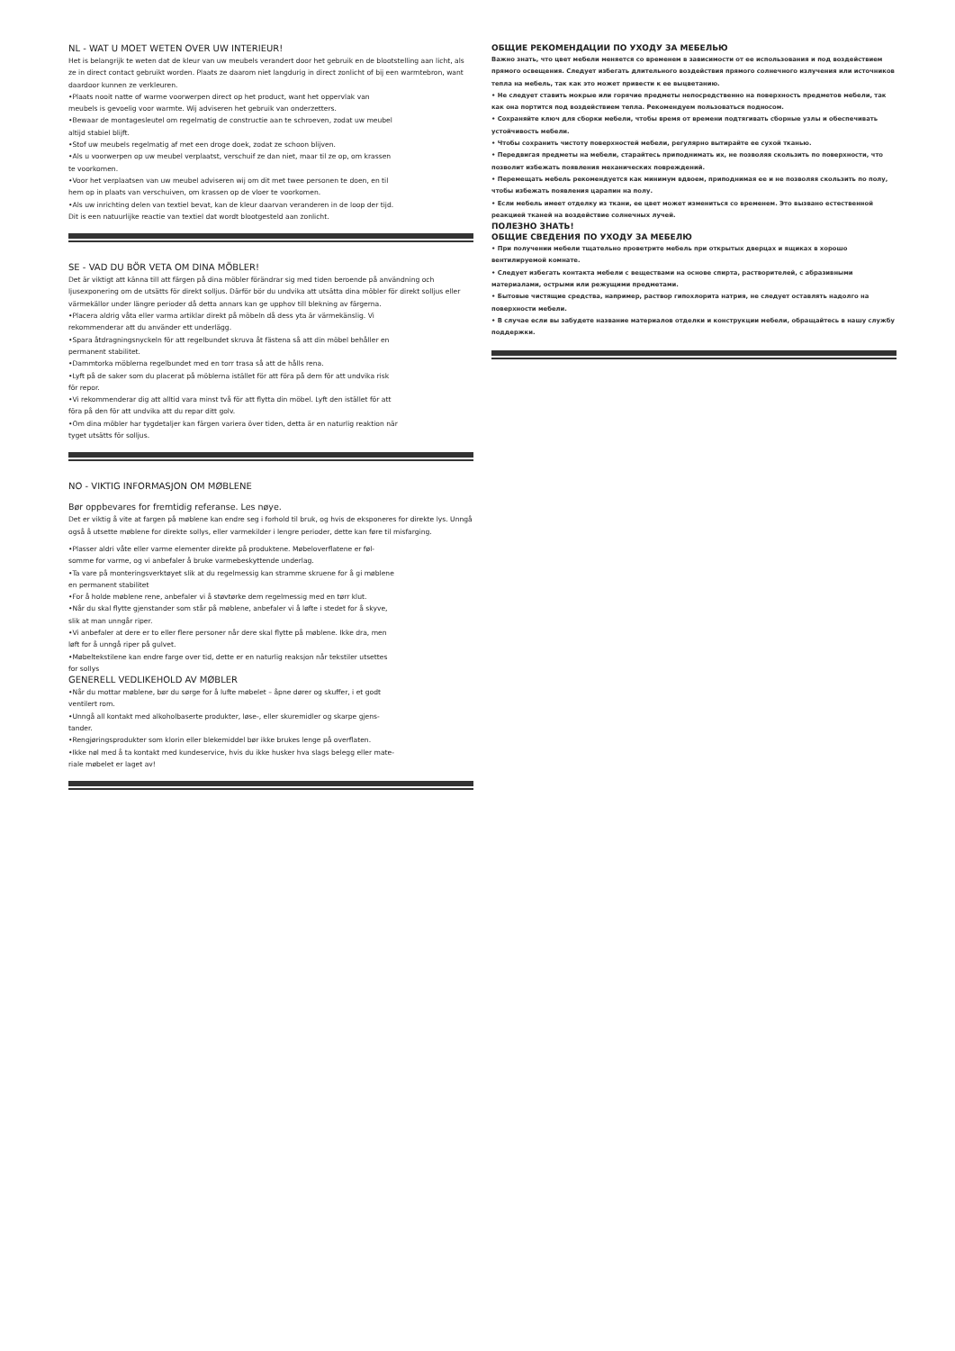NL - WAT U MOET WETEN OVER UW INTERIEUR!
Het is belangrijk te weten dat de kleur van uw meubels verandert door het gebruik en de blootstelling aan licht, als ze in direct contact gebruikt worden. Plaats ze daarom niet langdurig in direct zonlicht of bij een warmtebron, want daardoor kunnen ze verkleuren.
•Plaats nooit natte of warme voorwerpen direct op het product, want het oppervlak van
meubels is gevoelig voor warmte. Wij adviseren het gebruik van onderzetters.
•Bewaar de montagesleutel om regelmatig de constructie aan te schroeven, zodat uw meubel
altijd stabiel blijft.
•Stof uw meubels regelmatig af met een droge doek, zodat ze schoon blijven.
•Als u voorwerpen op uw meubel verplaatst, verschuif ze dan niet, maar til ze op, om krassen
te voorkomen.
•Voor het verplaatsen van uw meubel adviseren wij om dit met twee personen te doen, en til
hem op in plaats van verschuiven, om krassen op de vloer te voorkomen.
•Als uw inrichting delen van textiel bevat, kan de kleur daarvan veranderen in de loop der tijd.
Dit is een natuurlijke reactie van textiel dat wordt blootgesteld aan zonlicht.
SE - VAD DU BÖR VETA OM DINA MÖBLER!
Det är viktigt att känna till att färgen på dina möbler förändrar sig med tiden beroende på användning och ljusexponering om de utsätts för direkt solljus. Därför bör du undvika att utsätta dina möbler för direkt solljus eller värmekällor under längre perioder då detta annars kan ge upphov till blekning av färgerna.
•Placera aldrig våta eller varma artiklar direkt på möbeln då dess yta är värmekänslig. Vi
rekommenderar att du använder ett underlägg.
•Spara åtdragningsnyckeln för att regelbundet skruva åt fästena så att din möbel behåller en
permanent stabilitet.
•Dammtorka möblerna regelbundet med en torr trasa så att de hålls rena.
•Lyft på de saker som du placerat på möblerna istället för att föra på dem för att undvika risk
för repor.
•Vi rekommenderar dig att alltid vara minst två för att flytta din möbel. Lyft den istället för att
föra på den för att undvika att du repar ditt golv.
•Om dina möbler har tygdetaljer kan färgen variera över tiden, detta är en naturlig reaktion när
tyget utsätts för solljus.
NO - VIKTIG INFORMASJON OM MØBLENE
Bør oppbevares for fremtidig referanse. Les nøye.
Det er viktig å vite at fargen på møblene kan endre seg i forhold til bruk, og hvis de eksponeres for direkte lys. Unngå også å utsette møblene for direkte sollys, eller varmekilder i lengre perioder, dette kan føre til misfarging.
•Plasser aldri våte eller varme elementer direkte på produktene. Møbeloverflatene er føl-
somme for varme, og vi anbefaler å bruke varmebeskyttende underlag.
•Ta vare på monteringsverktøyet slik at du regelmessig kan stramme skruene for å gi møblene
en permanent stabilitet
•For å holde møblene rene, anbefaler vi å støvtørke dem regelmessig med en tørr klut.
•Når du skal flytte gjenstander som står på møblene, anbefaler vi å løfte i stedet for å skyve,
slik at man unngår riper.
•Vi anbefaler at dere er to eller flere personer når dere skal flytte på møblene. Ikke dra, men
løft for å unngå riper på gulvet.
•Møbeltekstilene kan endre farge over tid, dette er en naturlig reaksjon når tekstiler utsettes
for sollys
GENERELL VEDLIKEHOLD AV MØBLER
•Når du mottar møblene, bør du sørge for å lufte møbelet – åpne dører og skuffer, i et godt
ventilert rom.
•Unngå all kontakt med alkoholbaserte produkter, løse-, eller skuremidler og skarpe gjens-
tander.
•Rengjøringsprodukter som klorin eller blekemiddel bør ikke brukes lenge på overflaten.
•Ikke nøl med å ta kontakt med kundeservice, hvis du ikke husker hva slags belegg eller mate-
riale møbelet er laget av!
ОБЩИЕ РЕКОМЕНДАЦИИ ПО УХОДУ ЗА МЕБЕЛЬЮ
Важно знать, что цвет мебели меняется со временем в зависимости от ее использования и под воздействием прямого освещения. Следует избегать длительного воздействия прямого солнечного излучения или источников тепла на мебель, так как это может привести к ее выцветанию.
• Не следует ставить мокрые или горячие предметы непосредственно на поверхность предметов мебели, так как она портится под воздействием тепла. Рекомендуем пользоваться подносом.
• Сохраняйте ключ для сборки мебели, чтобы время от времени подтягивать сборные узлы и обеспечивать устойчивость мебели.
• Чтобы сохранить чистоту поверхностей мебели, регулярно вытирайте ее сухой тканью.
• Передвигая предметы на мебели, старайтесь приподнимать их, не позволяя скользить по поверхности, что позволит избежать появления механических повреждений.
• Перемещать мебель рекомендуется как минимум вдвоем, приподнимая ее и не позволяя скользить по полу, чтобы избежать появления царапин на полу.
• Если мебель имеет отделку из ткани, ее цвет может измениться со временем. Это вызвано естественной реакцией тканей на воздействие солнечных лучей.
ПОЛЕЗНО ЗНАТЬ!
ОБЩИЕ СВЕДЕНИЯ ПО УХОДУ ЗА МЕБЕЛЮ
• При получении мебели тщательно проветрите мебель при открытых дверцах и ящиках в хорошо вентилируемой комнате.
• Следует избегать контакта мебели с веществами на основе спирта, растворителей, с абразивными материалами, острыми или режущими предметами.
• Бытовые чистящие средства, например, раствор гипохлорита натрия, не следует оставлять надолго на поверхности мебели.
• В случае если вы забудете название материалов отделки и конструкции мебели, обращайтесь в нашу службу поддержки.